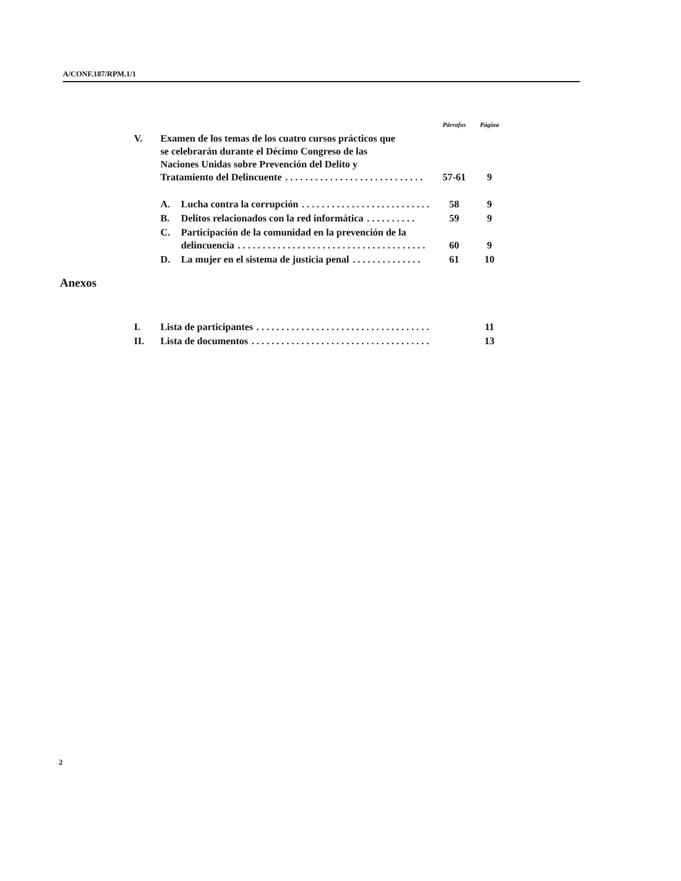A/CONF.187/RPM.1/1
| | | | Párrafos | Página |
| V. | Examen de los temas de los cuatro cursos prácticos que se celebrarán durante el Décimo Congreso de las Naciones Unidas sobre Prevención del Delito y Tratamiento del Delincuente . . . . . . . . . . . . . . . . . . . . . . . . . . . . | | 57-61 | 9 |
| | A. | Lucha contra la corrupción . . . . . . . . . . . . . . . . . . . . . . . . . . | 58 | 9 |
| | B. | Delitos relacionados con la red informática . . . . . . . . . . | 59 | 9 |
| | C. | Participación de la comunidad en la prevención de la delincuencia . . . . . . . . . . . . . . . . . . . . . . . . . . . . . . . . . . . . . . | 60 | 9 |
| | D. | La mujer en el sistema de justicia penal . . . . . . . . . . . . . . | 61 | 10 |
Anexos
| I. | Lista de participantes . . . . . . . . . . . . . . . . . . . . . . . . . . . . . . . . . . . | | 11 |
| II. | Lista de documentos . . . . . . . . . . . . . . . . . . . . . . . . . . . . . . . . . . . . | | 13 |
2